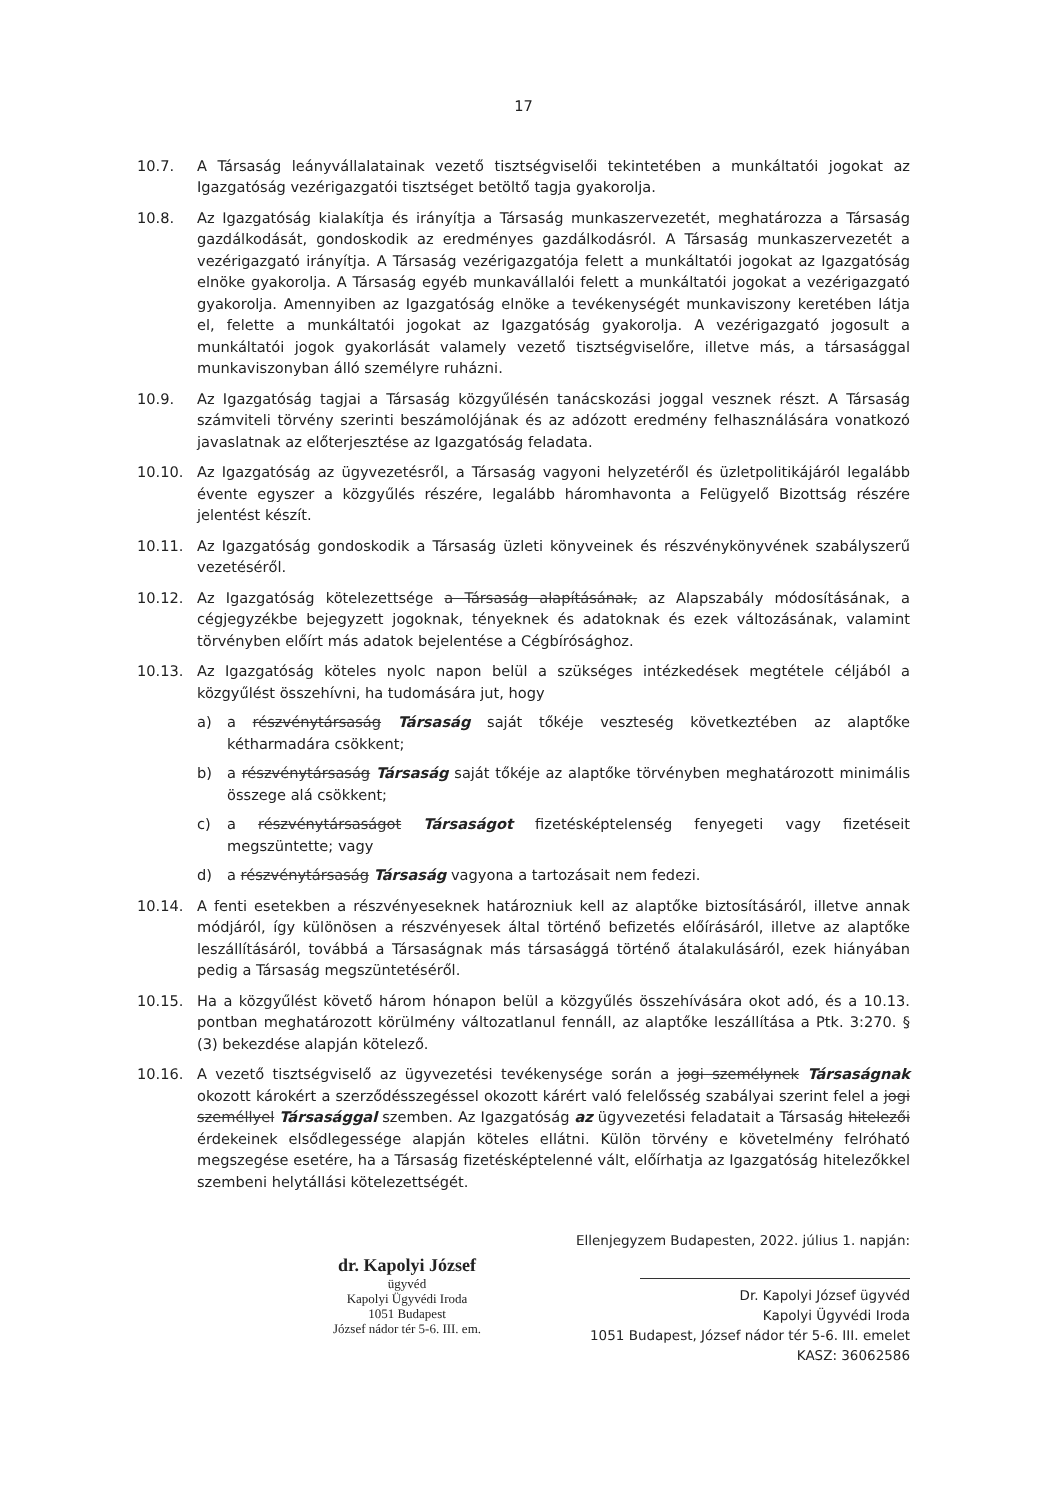17
10.7. A Társaság leányvállalatainak vezető tisztségviselői tekintetében a munkáltatói jogokat az Igazgatóság vezérigazgatói tisztséget betöltő tagja gyakorolja.
10.8. Az Igazgatóság kialakítja és irányítja a Társaság munkaszervezetét, meghatározza a Társaság gazdálkodását, gondoskodik az eredményes gazdálkodásról. A Társaság munkaszervezetét a vezérigazgató irányítja. A Társaság vezérigazgatója felett a munkáltatói jogokat az Igazgatóság elnöke gyakorolja. A Társaság egyéb munkavállalói felett a munkáltatói jogokat a vezérigazgató gyakorolja. Amennyiben az Igazgatóság elnöke a tevékenységét munkaviszony keretében látja el, felette a munkáltatói jogokat az Igazgatóság gyakorolja. A vezérigazgató jogosult a munkáltatói jogok gyakorlását valamely vezető tisztségviselőre, illetve más, a társasággal munkaviszonyban álló személyre ruházni.
10.9. Az Igazgatóság tagjai a Társaság közgyűlésén tanácskozási joggal vesznek részt. A Társaság számviteli törvény szerinti beszámolójának és az adózott eredmény felhasználására vonatkozó javaslatnak az előterjesztése az Igazgatóság feladata.
10.10. Az Igazgatóság az ügyvezetésről, a Társaság vagyoni helyzetéről és üzletpolitikájáról legalább évente egyszer a közgyűlés részére, legalább háromhavonta a Felügyelő Bizottság részére jelentést készít.
10.11. Az Igazgatóság gondoskodik a Társaság üzleti könyveinek és részvénykönyvének szabályszerű vezetéséről.
10.12. Az Igazgatóság kötelezettsége a Társaság alapításának, az Alapszabály módosításának, a cégjegyzékbe bejegyzett jogoknak, tényeknek és adatoknak és ezek változásának, valamint törvényben előírt más adatok bejelentése a Cégbírósághoz.
10.13. Az Igazgatóság köteles nyolc napon belül a szükséges intézkedések megtétele céljából a közgyűlést összehívni, ha tudomására jut, hogy
a) a részvénytársaság Társaság saját tőkéje veszteség következtében az alaptőke kétharmadára csökkent;
b) a részvénytársaság Társaság saját tőkéje az alaptőke törvényben meghatározott minimális összege alá csökkent;
c) a részvénytársaságot Társaságot fizetésképtelenség fenyegeti vagy fizetéseit megszüntette; vagy
d) a részvénytársaság Társaság vagyona a tartozásait nem fedezi.
10.14. A fenti esetekben a részvényeseknek határozniuk kell az alaptőke biztosításáról, illetve annak módjáról, így különösen a részvényesek által történő befizetés előírásáról, illetve az alaptőke leszállításáról, továbbá a Társaságnak más társasággá történő átalakulásáról, ezek hiányában pedig a Társaság megszüntetéséről.
10.15. Ha a közgyűlést követő három hónapon belül a közgyűlés összehívására okot adó, és a 10.13. pontban meghatározott körülmény változatlanul fennáll, az alaptőke leszállítása a Ptk. 3:270. § (3) bekezdése alapján kötelező.
10.16. A vezető tisztségviselő az ügyvezetési tevékenysége során a jogi személynek Társaságnak okozott károkért a szerződésszegéssel okozott kárért való felelősség szabályai szerint felel a jogi személlyel Társasággal szemben. Az Igazgatóság az ügyvezetési feladatait a Társaság hitelezői érdekeinek elsődlegessége alapján köteles ellátni. Külön törvény e követelmény felróható megszegése esetére, ha a Társaság fizetésképtelenné vált, előírhatja az Igazgatóság hitelezőkkel szembeni helytállási kötelezettségét.
dr. Kapolyi József
ügyvéd
Kapolyi Ügyvédi Iroda
1051 Budapest
József nádor tér 5-6. III. em.
Ellenjegyzem Budapesten, 2022. július 1. napján:
Dr. Kapolyi József ügyvéd
Kapolyi Ügyvédi Iroda
1051 Budapest, József nádor tér 5-6. III. emelet
KASZ: 36062586